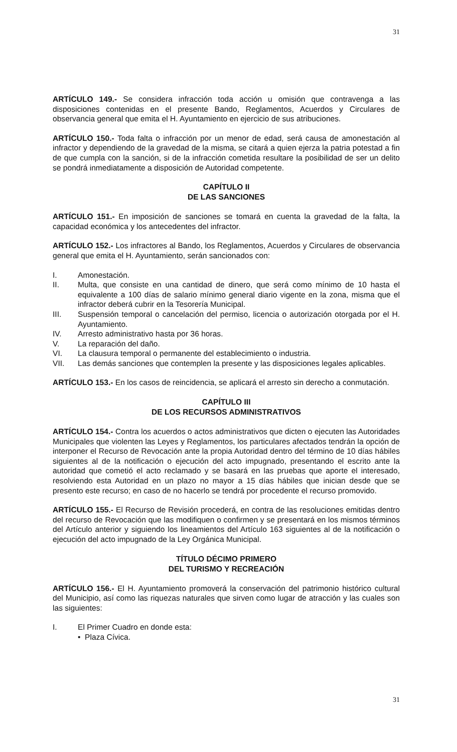31
ARTÍCULO 149.- Se considera infracción toda acción u omisión que contravenga a las disposiciones contenidas en el presente Bando, Reglamentos, Acuerdos y Circulares de observancia general que emita el H. Ayuntamiento en ejercicio de sus atribuciones.
ARTÍCULO 150.- Toda falta o infracción por un menor de edad, será causa de amonestación al infractor y dependiendo de la gravedad de la misma, se citará a quien ejerza la patria potestad a fin de que cumpla con la sanción, si de la infracción cometida resultare la posibilidad de ser un delito se pondrá inmediatamente a disposición de Autoridad competente.
CAPÍTULO II
DE LAS SANCIONES
ARTÍCULO 151.- En imposición de sanciones se tomará en cuenta la gravedad de la falta, la capacidad económica y los antecedentes del infractor.
ARTÍCULO 152.- Los infractores al Bando, los Reglamentos, Acuerdos y Circulares de observancia general que emita el H. Ayuntamiento, serán sancionados con:
I. Amonestación.
II. Multa, que consiste en una cantidad de dinero, que será como mínimo de 10 hasta el equivalente a 100 días de salario mínimo general diario vigente en la zona, misma que el infractor deberá cubrir en la Tesorería Municipal.
III. Suspensión temporal o cancelación del permiso, licencia o autorización otorgada por el H. Ayuntamiento.
IV. Arresto administrativo hasta por 36 horas.
V. La reparación del daño.
VI. La clausura temporal o permanente del establecimiento o industria.
VII. Las demás sanciones que contemplen la presente y las disposiciones legales aplicables.
ARTÍCULO 153.- En los casos de reincidencia, se aplicará el arresto sin derecho a conmutación.
CAPÍTULO III
DE LOS RECURSOS ADMINISTRATIVOS
ARTÍCULO 154.- Contra los acuerdos o actos administrativos que dicten o ejecuten las Autoridades Municipales que violenten las Leyes y Reglamentos, los particulares afectados tendrán la opción de interponer el Recurso de Revocación ante la propia Autoridad dentro del término de 10 días hábiles siguientes al de la notificación o ejecución del acto impugnado, presentando el escrito ante la autoridad que cometió el acto reclamado y se basará en las pruebas que aporte el interesado, resolviendo esta Autoridad en un plazo no mayor a 15 días hábiles que inician desde que se presento este recurso; en caso de no hacerlo se tendrá por procedente el recurso promovido.
ARTÍCULO 155.- El Recurso de Revisión procederá, en contra de las resoluciones emitidas dentro del recurso de Revocación que las modifiquen o confirmen y se presentará en los mismos términos del Artículo anterior y siguiendo los lineamientos del Artículo 163 siguientes al de la notificación o ejecución del acto impugnado de la Ley Orgánica Municipal.
TÍTULO DÉCIMO PRIMERO
DEL TURISMO Y RECREACIÓN
ARTÍCULO 156.- El H. Ayuntamiento promoverá la conservación del patrimonio histórico cultural del Municipio, así como las riquezas naturales que sirven como lugar de atracción y las cuales son las siguientes:
I. El Primer Cuadro en donde esta:
• Plaza Cívica.
31